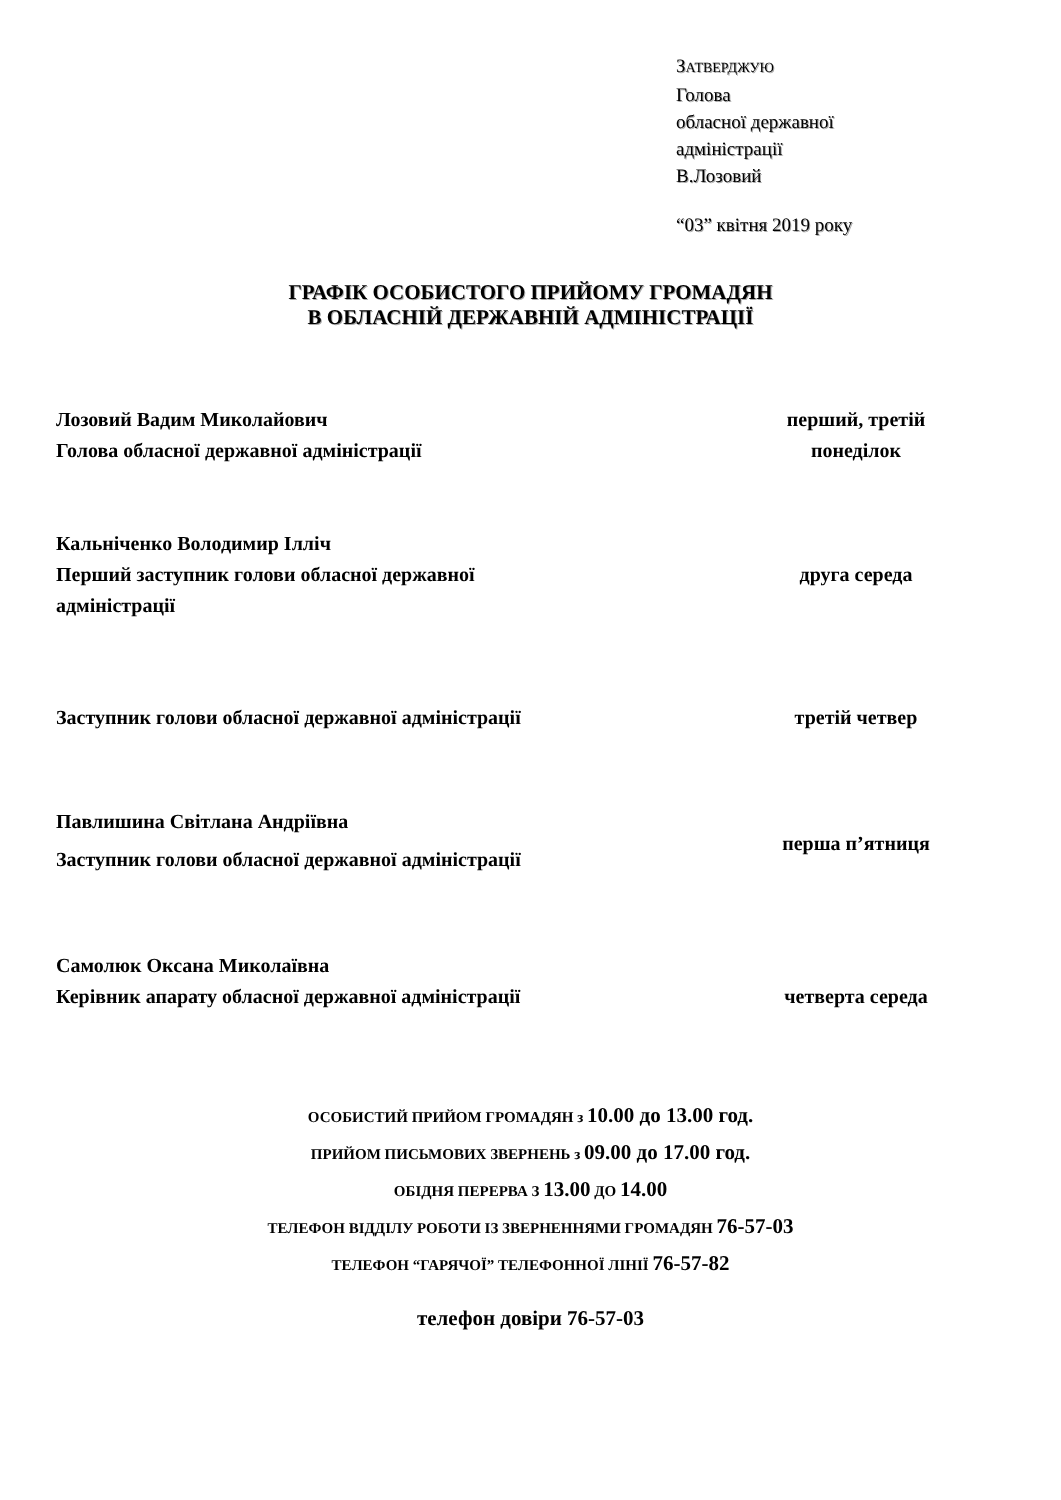ЗАТВЕРДЖУЮ
Голова
обласної державної
адміністрації
В.Лозовий
“03” квітня 2019 року
ГРАФІК ОСОБИСТОГО ПРИЙОМУ ГРОМАДЯН
В ОБЛАСНІЙ ДЕРЖАВНІЙ АДМІНІСТРАЦІЇ
Лозовий Вадим Миколайович
Голова обласної державної адміністрації
перший, третій
понеділок
Кальніченко Володимир Ілліч
Перший заступник голови обласної державної
адміністрації
друга середа
Заступник голови обласної державної адміністрації третій четвер
Павлишина Світлана Андріївна
Заступник голови обласної державної адміністрації
перша п’ятниця
Самолюк Оксана Миколаївна
Керівник апарату обласної державної адміністрації
четверта середа
ОСОБИСТИЙ ПРИЙОМ ГРОМАДЯН з 10.00 до 13.00 год.
ПРИЙОМ ПИСЬМОВИХ ЗВЕРНЕНЬ з 09.00 до 17.00 год.
ОБІДНЯ ПЕРЕРВА З 13.00 ДО 14.00
ТЕЛЕФОН ВІДДІЛУ РОБОТИ ІЗ ЗВЕРНЕННЯМИ ГРОМАДЯН 76-57-03
ТЕЛЕФОН “ГАРЯЧОЇ” ТЕЛЕФОННОЇ ЛІНІЇ 76-57-82
телефон довіри 76-57-03